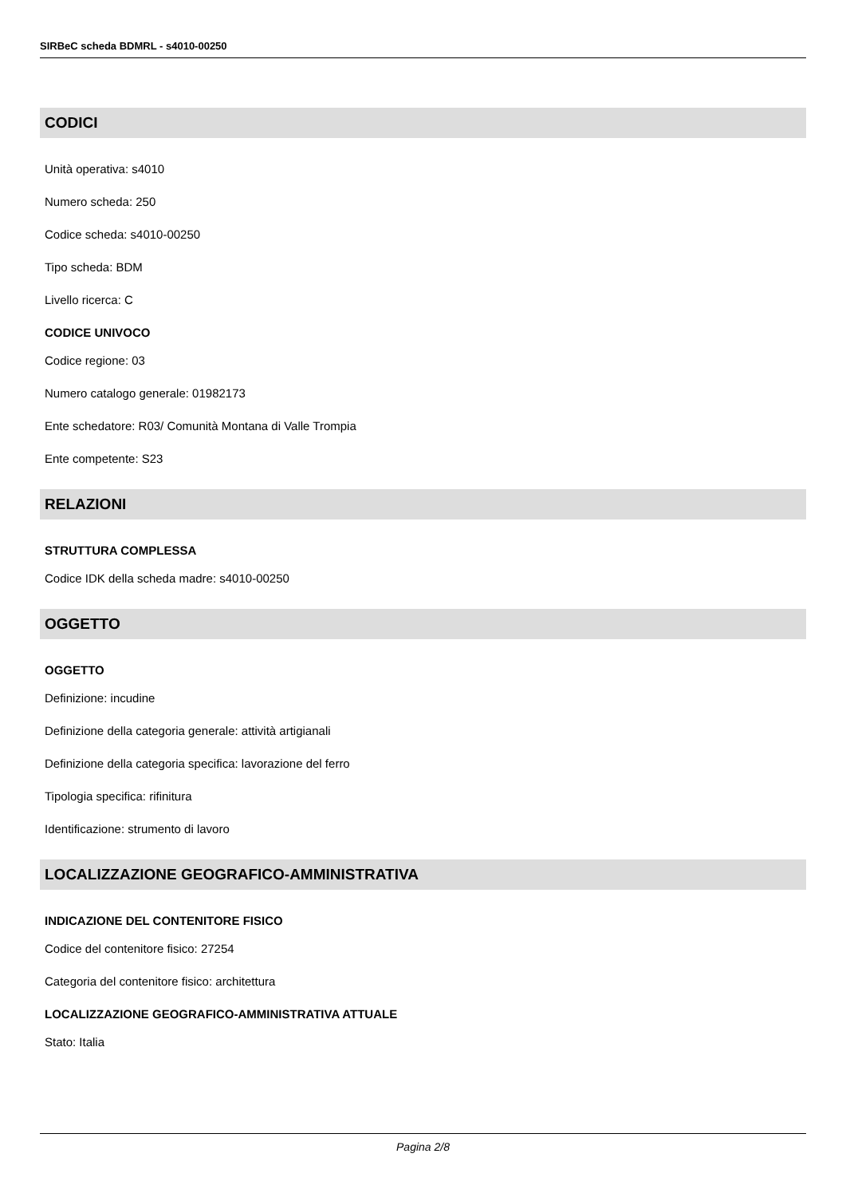SIRBeC scheda BDMRL - s4010-00250
CODICI
Unità operativa: s4010
Numero scheda: 250
Codice scheda: s4010-00250
Tipo scheda: BDM
Livello ricerca: C
CODICE UNIVOCO
Codice regione: 03
Numero catalogo generale: 01982173
Ente schedatore: R03/ Comunità Montana di Valle Trompia
Ente competente: S23
RELAZIONI
STRUTTURA COMPLESSA
Codice IDK della scheda madre: s4010-00250
OGGETTO
OGGETTO
Definizione: incudine
Definizione della categoria generale: attività artigianali
Definizione della categoria specifica: lavorazione del ferro
Tipologia specifica: rifinitura
Identificazione: strumento di lavoro
LOCALIZZAZIONE GEOGRAFICO-AMMINISTRATIVA
INDICAZIONE DEL CONTENITORE FISICO
Codice del contenitore fisico: 27254
Categoria del contenitore fisico: architettura
LOCALIZZAZIONE GEOGRAFICO-AMMINISTRATIVA ATTUALE
Stato: Italia
Pagina 2/8